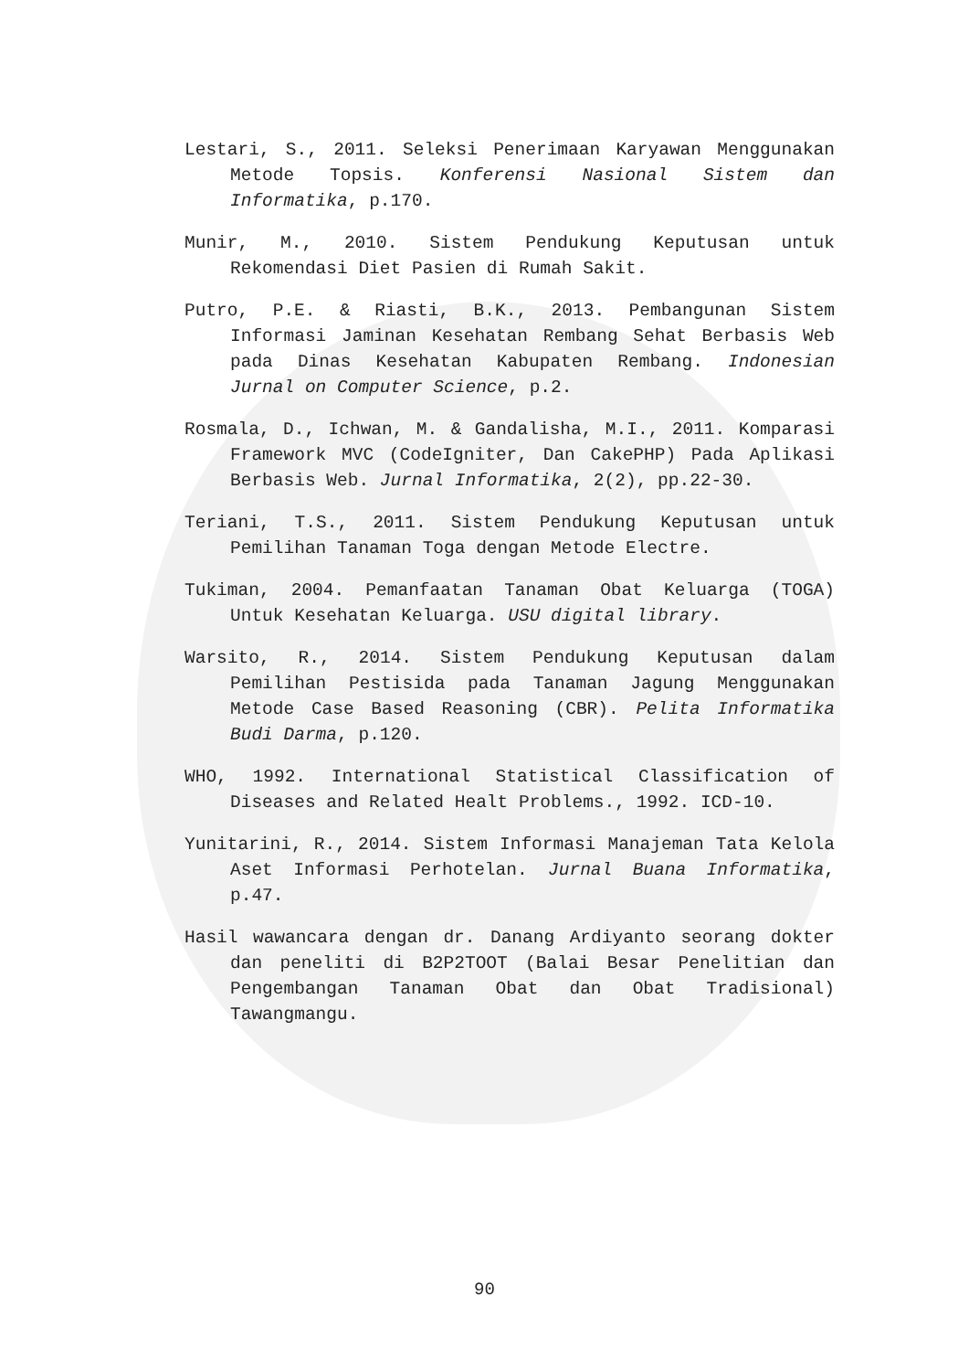Lestari, S., 2011. Seleksi Penerimaan Karyawan Menggunakan Metode Topsis. Konferensi Nasional Sistem dan Informatika, p.170.
Munir, M., 2010. Sistem Pendukung Keputusan untuk Rekomendasi Diet Pasien di Rumah Sakit.
Putro, P.E. & Riasti, B.K., 2013. Pembangunan Sistem Informasi Jaminan Kesehatan Rembang Sehat Berbasis Web pada Dinas Kesehatan Kabupaten Rembang. Indonesian Jurnal on Computer Science, p.2.
Rosmala, D., Ichwan, M. & Gandalisha, M.I., 2011. Komparasi Framework MVC (CodeIgniter, Dan CakePHP) Pada Aplikasi Berbasis Web. Jurnal Informatika, 2(2), pp.22-30.
Teriani, T.S., 2011. Sistem Pendukung Keputusan untuk Pemilihan Tanaman Toga dengan Metode Electre.
Tukiman, 2004. Pemanfaatan Tanaman Obat Keluarga (TOGA) Untuk Kesehatan Keluarga. USU digital library.
Warsito, R., 2014. Sistem Pendukung Keputusan dalam Pemilihan Pestisida pada Tanaman Jagung Menggunakan Metode Case Based Reasoning (CBR). Pelita Informatika Budi Darma, p.120.
WHO, 1992. International Statistical Classification of Diseases and Related Healt Problems., 1992. ICD-10.
Yunitarini, R., 2014. Sistem Informasi Manajeman Tata Kelola Aset Informasi Perhotelan. Jurnal Buana Informatika, p.47.
Hasil wawancara dengan dr. Danang Ardiyanto seorang dokter dan peneliti di B2P2TOOT (Balai Besar Penelitian dan Pengembangan Tanaman Obat dan Obat Tradisional) Tawangmangu.
90